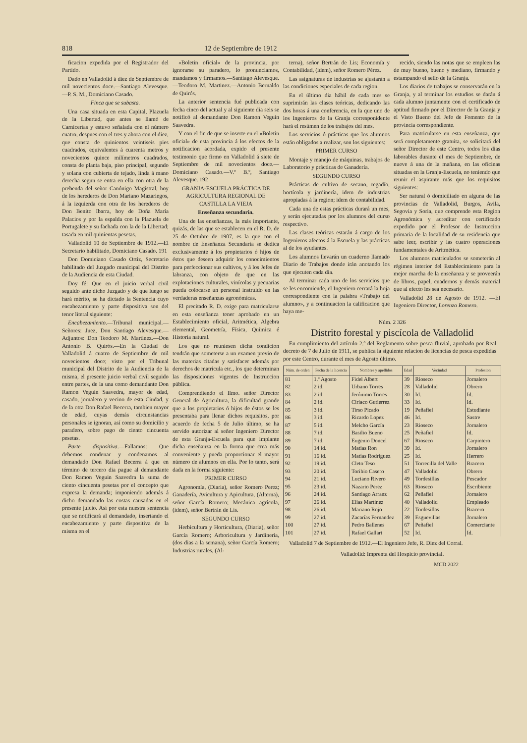818 12 de Septiembre de 1912
ficacion expedida por el Registrador del Partido.
Dado en Valladolid á diez de Septiembre de mil novecientos doce.—Santiago Alevesque.—P. S. M., Domiciano Casado.
Finca que se subasta.
Una casa situada en esta Capital, Plazuela de la Libertad, que antes se llamó de Carnicerías y estuvo señalada con el número cuatro, despues con el tres y ahora con el diez, que consta de quinientos veintiseis pies cuadrados, equivalentes á cuarenta metros y novecientos quince milímetros cuadrados, consta de planta baja, piso principal, segundo y solana con cubierta de tejado, linda á mano derecha segun se entra en ella con otra de la prebenda del señor Canónigo Magistral, hoy de los herederos de Don Mariano Mazariegos, á la izquierda con otra de los herederos de Don Benito Ibarra, hoy de Doña María Palacios y por la espalda con la Plazuela de Portugalete y su fachada con la de la Libertad; tasada en mil quinientas pesetas.
Valladolid 10 de Septiembre de 1912.—El Secretario habilitado, Domiciano Casado. 191
Don Domiciano Casado Ortiz, Secretario habilitado del Juzgado municipal del Distrito de la Audiencia de esta Ciudad.
Doy fé: Que en el juicio verbal civil seguido ante dicho Juzgado y de que luego se hará mérito, se ha dictado la Sentencia cuyo encabezamiento y parte dispositiva son del tenor literal siguiente:
Encabezamiento.—Tribunal municipal.—Señores: Juez, Don Santiago Alevesque.—Adjuntos: Don Teodoro M. Martinez.—Don Antonio B. Quirós.—En la Ciudad de Valladolid á cuatro de Septiembre de mil novecientos doce; visto por el Tribunal municipal del Distrito de la Audiencia de la misma, el presente juicio verbal civil seguido entre partes, de la una como demandante Don Ramon Veguin Saavedra, mayor de edad, casado, jornalero y vecino de esta Ciudad, y de la otra Don Rafael Becerra, tambien mayor de edad, cuyas demás circunstancias personales se ignoran, así como su domicilio y paradero, sobre pago de ciento cincuenta pesetas.
Parte dispositiva.—Fallamos: Que debemos condenar y condenamos al demandado Don Rafael Becerra á que en término de tercero dia pague al demandante Don Ramon Veguin Saavedra la suma de ciento cincuenta pesetas por el concepto que expresa la demanda; imponiendo además á dicho demandado las costas causadas en el presente juicio. Así por esta nuestra sentencia que se notificará al demandado, insertando el encabezamiento y parte dispositiva de la misma en el
«Boletin oficial» de la provincia, por ignorarse su paradero, lo pronunciamos, mandamos y firmamos.—Santiago Alevesque.—Teodoro M. Martinez.—Antonio Bernaldo de Quirós.
La anterior sentencia fué publicada con fecha cinco del actual y al siguiente dia seis se notificó al demandante Don Ramon Veguin Saavedra.
Y con el fin de que se inserte en el «Boletin oficial» de esta provincia á los efectos de la notificacion acordada, expido el presente testimonio que firmo en Valladolid á siete de Septiembre de mil novecientos doce.—Domiciano Casado.—V.º B.º, Santiago Alevesque. 192
GRANJA-ESCUELA PRÁCTICA DE AGRICULTURA REGIONAL DE CASTILLA LA VIEJA
Enseñanza secundaria.
Una de las enseñanzas, la más importante, quizás, de las que se establecen en el R. D. de 25 de Octubre de 1907, es la que con el nombre de Enseñanza Secundaria se dedica exclusivamente á los propietarios ó hijos de éstos que deseen adquirir los conocimientos para perfeccionar sus cultivos, y á los Jefes de labranza, con objeto de que en las explotaciones culturales, vinícolas y pecuarias pueda colocarse un personal instruido en las verdaderas enseñanzas agronómicas.
El precitado R. D. exige para matricularse en esta enseñanza tener aprobado en un Establecimiento oficial, Aritmética, Algebra elemental, Geometría, Física, Química é Historia natural.
Los que no reuniesen dicha condicion tendrán que someterse a un examen previo de las materias citadas y satisfacer además por derechos de matrícula etc., los que determinan las disposiciones vigentes de Instruccion pública.
Comprendiendo el Ilmo. señor Director General de Agricultura, la dificultad grande que a los propietarios ó hijos de éstos se les presentaba para llenar dichos requisitos, por acuerdo de fecha 5 de Julio último, se ha servido autorizar al señor Ingeniero Director de esta Granja-Escuela para que implante dicha enseñanza en la forma que crea más conveniente y pueda proporcionar el mayor número de alumnos en ella. Por lo tanto, será dada en la forma siguiente:
PRIMER CURSO
Agronomía, (Diaria), señor Romero Perez; Ganadería, Avicultura y Apicultura, (Alterna), señor García Romero; Mecánica agrícola, (idem), señor Bertrán de Lis.
SEGUNDO CURSO
Herbicultura y Horticultura, (Diaria), señor García Romero; Arboricultura y Jardinería, (dos dias a la semana), señor García Romero; Industrias rurales, (Al-
terna), señor Bertrán de Lis; Economía y Contabilidad, (idem), señor Romero Pérez.
Las asignaturas de industrias se ajustarán a las condiciones especiales de cada region.
En el último dia hábil de cada mes se suprimirán las clases teóricas, dedicando las dos horas á una conferencia, en la que uno de los Ingenieros de la Granja corresponidente hará el resúmen de los trabajos del mes.
Los servicios ó prácticas que los alumnos están obligados a realizar, son los siguientes:
PRIMER CURSO
Montaje y manejo de máquinas, trabajos de Laboratorio y prácticas de Ganadería.
SEGUNDO CURSO
Prácticas de cultivo de secano, regadío, hortícola y jardinería, idem de industrias apropiadas á la region; idem de contabilidad.
Cada una de estas prácticas durará un mes, y serán ejecutadas por los alumnos del curso respectivo.
Las clases teóricas estarán á cargo de los Ingenieros afectos á la Escuela y las prácticas al de los ayudantes.
Los alumnos llevarán un cuaderno llamado Diario de Trabajos donde irán anotando los que ejecuten cada dia.
Al terminar cada uno de los servicios que se les encomiende, el Ingeniero cerrará la hoja correspondiente con la palabra «Trabajo del alumno», y a continuacion la calificacion que haya me-
recido, siendo las notas que se empleen las de muy bueno, bueno y mediano, firmando y estampando el sello de la Granja.
Los diarios de trabajos se conservarán en la Granja, y al terminar los estudios se darán á cada alumno juntamente con el certificado de aptitud firmado por el Director de la Granja y el Visto Bueno del Jefe de Fomento de la provincia correspondiente.
Para matricularse en esta enseñanza, que será completamente gratuita, se solicitará del señor Director de este Centro, todos los dias laborables durante el mes de Septiembre, de nueve á una de la mañana, en las oficinas situadas en la Granja-Escuela, no teniendo que reunir el aspirante más que los requisitos siguientes:
Ser natural ó domiciliado en alguna de las provincias de Valladolid, Burgos, Avila, Segovia y Soria, que comprende esta Region Agronómica y acreditar con certificado expedido por el Profesor de Instruccion primaria de la localidad de su residencia que sabe leer, escribir y las cuatro operaciones fundamentales de Aritmética.
Los alumnos matriculados se someterán al régimen interior del Establecimiento para la mejor marcha de la enseñanza y se proveerán de libros, papel, cuadernos y demás material que al efecto les sea necesario.
Valladolid 28 de Agosto de 1912. —El Ingeniero Director, Lorenzo Romero.
Núm. 2 326
Distrito forestal y piscícola de Valladolid
En cumplimiento del artículo 2.º del Reglamento sobre pesca fluvial, aprobado por Real decreto de 7 de Julio de 1911, se publica la siguiente relacion de licencias de pesca expedidas por este Centro, durante el mes de Agosto último.
| Núm. de orden | Fecha de la licencia | Nombres y apellidos | Edad | Vecindad | Profesion |
| --- | --- | --- | --- | --- | --- |
| 81 | 1.º Agosto | Fidel Albert | 39 | Rioseco | Jornalero |
| 82 | 2 id. | Urbano Torres | 28 | Valladolid | Obrero |
| 83 | 2 id. | Jerónimo Torres | 30 | Id. | Id. |
| 84 | 2 id. | Ciriaco Gutierrez | 33 | Id. | Id. |
| 85 | 3 id. | Tirso Picado | 19 | Peñafiel | Estudiante |
| 86 | 3 id. | Ricardo Lopez | 46 | Id. | Sastre |
| 87 | 5 id. | Melcho García | 23 | Rioseco | Jornalero |
| 88 | 7 id. | Basilio Bueno | 25 | Peñafiel | Id. |
| 89 | 7 id. | Eugenio Doncel | 67 | Rioseco | Carpintero |
| 90 | 14 id. | Matías Ron | 39 | Id. | Jornalero |
| 91 | 16 id. | Matías Rodriguez | 25 | Id. | Herrero |
| 92 | 19 id. | Cleto Teso | 51 | Torrecilla del Valle | Bracero |
| 93 | 20 id. | Toribio Casero | 47 | Valladolid | Obrero |
| 94 | 21 id. | Luciano Rivero | 49 | Tordesillas | Pescador |
| 95 | 23 id. | Nazario Perez | 63 | Rioseco | Escribiente |
| 96 | 24 id. | Santiago Arranz | 62 | Peñafiel | Jornalero |
| 97 | 26 id. | Elias Martinez | 40 | Valladolid | Empleado |
| 98 | 26 id. | Mariano Rojo | 22 | Tordesillas | Bracero |
| 99 | 27 id. | Zacarías Fernandez | 39 | Esguevillas | Jornalero |
| 100 | 27 id. | Pedro Ballenes | 67 | Peñafiel | Comerciante |
| 101 | 27 id. | Rafael Gallart | 52 | Id. | Id. |
Valladolid 7 de Septiembre de 1912.—El Ingeniero Jefe, R. Diez del Corral.
Valladolid: Imprenta del Hospicio provincial.
MCD 2022